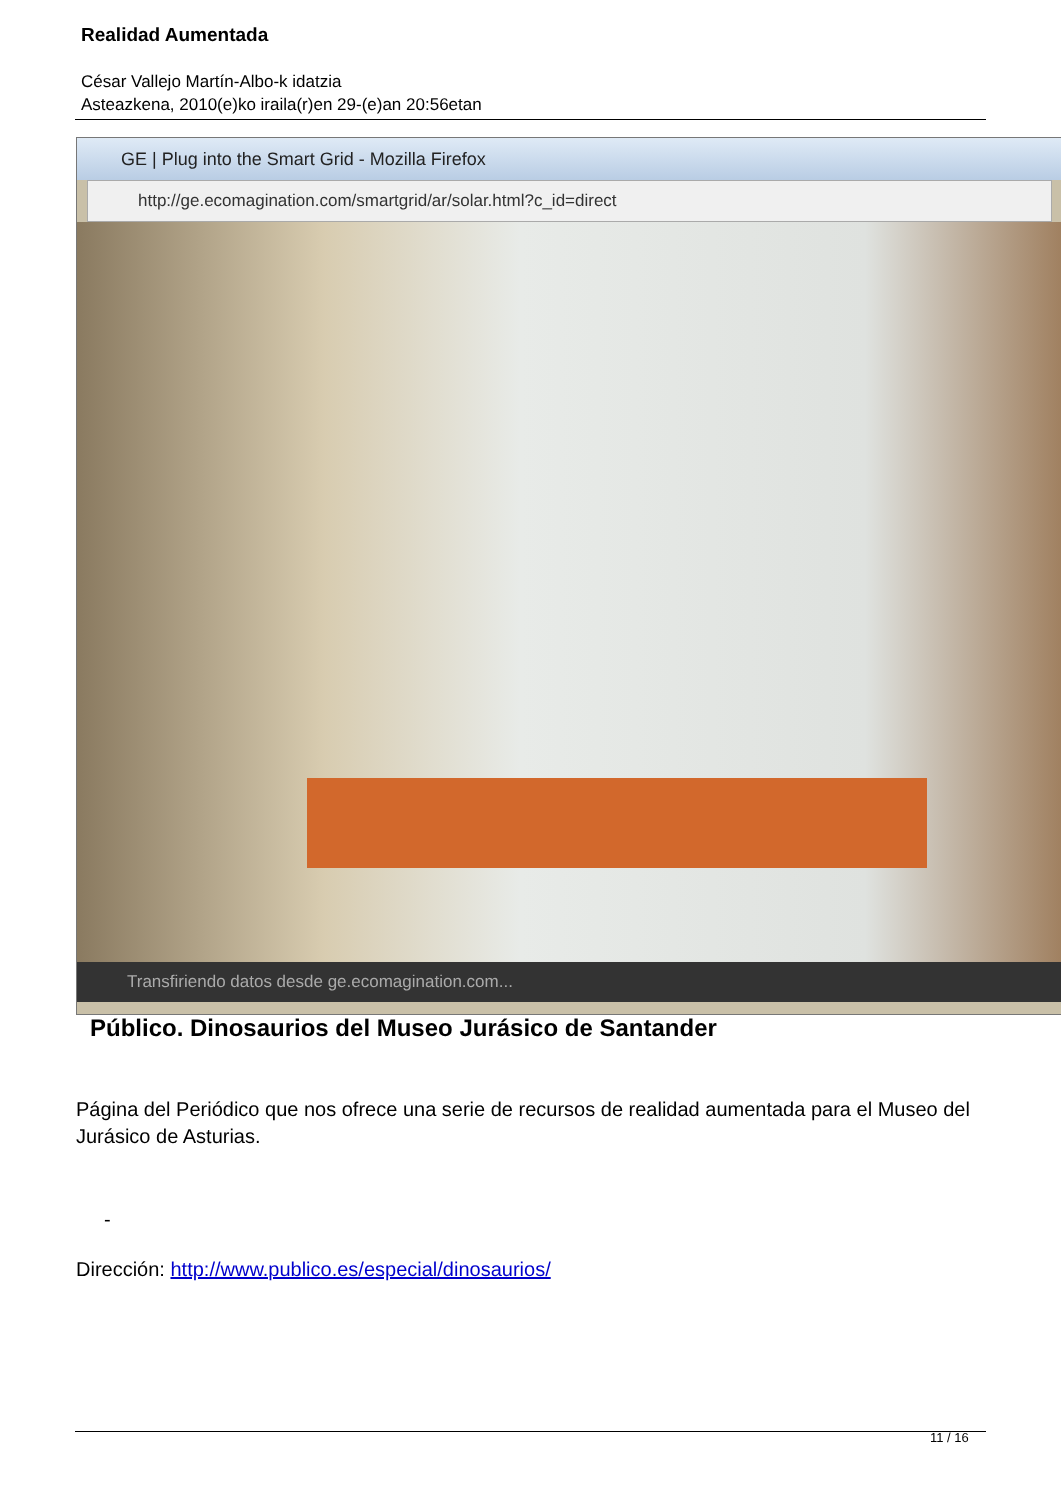Realidad Aumentada
César Vallejo Martín-Albo-k idatzia
Asteazkena, 2010(e)ko iraila(r)en 29-(e)an 20:56etan
GE | Plug into the Smart Grid - Mozilla Firefox
http://ge.ecomagination.com/smartgrid/ar/solar.html?c_id=direct
Transfiriendo datos desde ge.ecomagination.com...
Público. Dinosaurios del Museo Jurásico de Santander
Página del Periódico que nos ofrece una serie de recursos de realidad aumentada para el Museo del Jurásico de Asturias.
-
Dirección: http://www.publico.es/especial/dinosaurios/
11 / 16